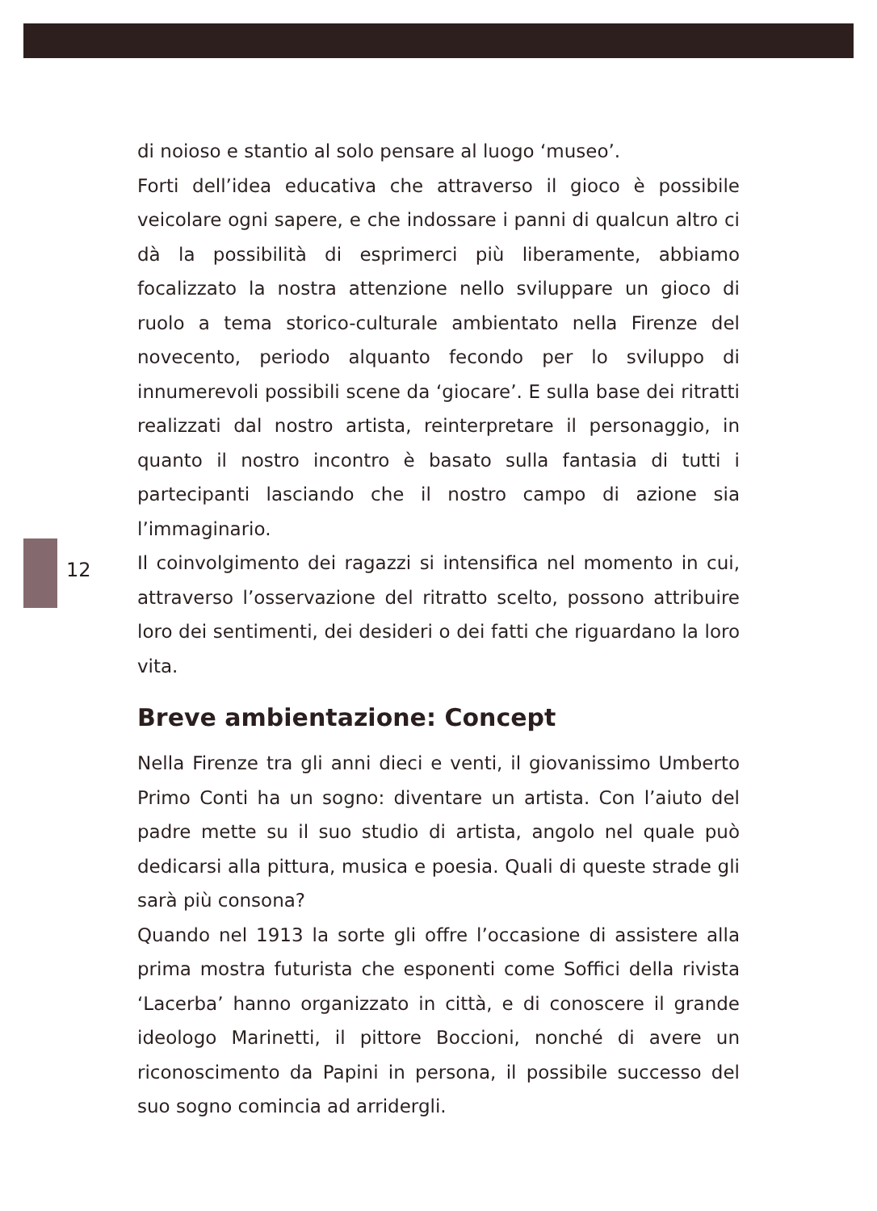12
di noioso e stantio al solo pensare al luogo ‘museo’.
Forti dell’idea educativa che attraverso il gioco è possibile veicolare ogni sapere, e che indossare i panni di qualcun altro ci dà la possibilità di esprimerci più liberamente, abbiamo focalizzato la nostra attenzione nello sviluppare un gioco di ruolo a tema storico-culturale ambientato nella Firenze del novecento, periodo alquanto fecondo per lo sviluppo di innumerevoli possibili scene da ‘giocare’. E sulla base dei ritratti realizzati dal nostro artista, reinterpretare il personaggio, in quanto il nostro incontro è basato sulla fantasia di tutti i partecipanti lasciando che il nostro campo di azione sia l’immaginario.
Il coinvolgimento dei ragazzi si intensifica nel momento in cui, attraverso l’osservazione del ritratto scelto, possono attribuire loro dei sentimenti, dei desideri o dei fatti che riguardano la loro vita.
Breve ambientazione: Concept
Nella Firenze tra gli anni dieci e venti, il giovanissimo Umberto Primo Conti ha un sogno: diventare un artista. Con l’aiuto del padre mette su il suo studio di artista, angolo nel quale può dedicarsi alla pittura, musica e poesia. Quali di queste strade gli sarà più consona?
Quando nel 1913 la sorte gli offre l’occasione di assistere alla prima mostra futurista che esponenti come Soffici della rivista ‘Lacerba’ hanno organizzato in città, e di conoscere il grande ideologo Marinetti, il pittore Boccioni, nonché di avere un riconoscimento da Papini in persona, il possibile successo del suo sogno comincia ad arridergli.